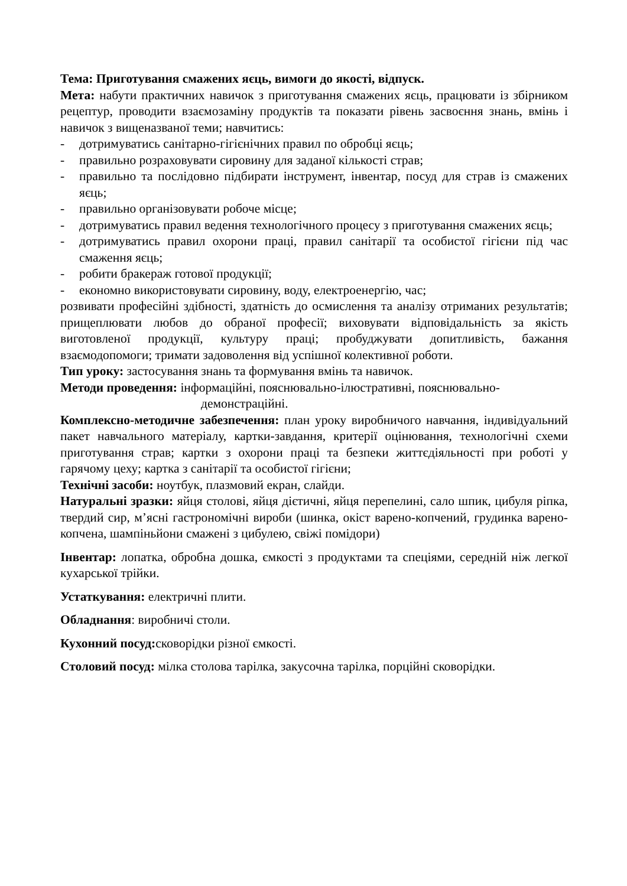Тема: Приготування смажених яєць, вимоги до якості, відпуск.
Мета: набути практичних навичок з приготування смажених яєць, працювати із збірником рецептур, проводити взаємозаміну продуктів та показати рівень засвоєння знань, вмінь і навичок з вищеназваної теми; навчитись:
- дотримуватись санітарно-гігієнічних правил по обробці яєць;
- правильно розраховувати сировину для заданої кількості страв;
- правильно та послідовно підбирати інструмент, інвентар, посуд для страв із смажених яєць;
- правильно організовувати робоче місце;
- дотримуватись правил ведення технологічного процесу з приготування смажених яєць;
- дотримуватись правил охорони праці, правил санітарії та особистої гігієни під час смаження яєць;
- робити бракераж готової продукції;
- економно використовувати сировину, воду, електроенергію, час;
розвивати професійні здібності, здатність до осмислення та аналізу отриманих результатів; прищеплювати любов до обраної професії; виховувати відповідальність за якість виготовленої продукції, культуру праці; пробуджувати допитливість, бажання взаємодопомоги; тримати задоволення від успішної колективної роботи.
Тип уроку: застосування знань та формування вмінь та навичок.
Методи проведення: інформаційні, пояснювально-ілюстративні, пояснювально-
демонстраційні.
Комплексно-методичне забезпечення: план уроку виробничого навчання, індивідуальний пакет навчального матеріалу, картки-завдання, критерії оцінювання, технологічні схеми приготування страв; картки з охорони праці та безпеки життєдіяльності при роботі у гарячому цеху; картка з санітарії та особистої гігієни;
Технічні засоби: ноутбук, плазмовий екран, слайди.
Натуральні зразки: яйця столові, яйця дієтичні, яйця перепелині, сало шпик, цибуля ріпка, твердий сир, м’ясні гастрономічні вироби (шинка, окіст варено-копчений, грудинка варено-копчена, шампіньйони смажені з цибулею, свіжі помідори)
Інвентар: лопатка, обробна дошка, ємкості з продуктами та спеціями, середній ніж легкої кухарської трійки.
Устаткування: електричні плити.
Обладнання: виробничі столи.
Кухонний посуд: сковорідки різної ємкості.
Столовий посуд: мілка столова тарілка, закусочна тарілка, порційні сковорідки.